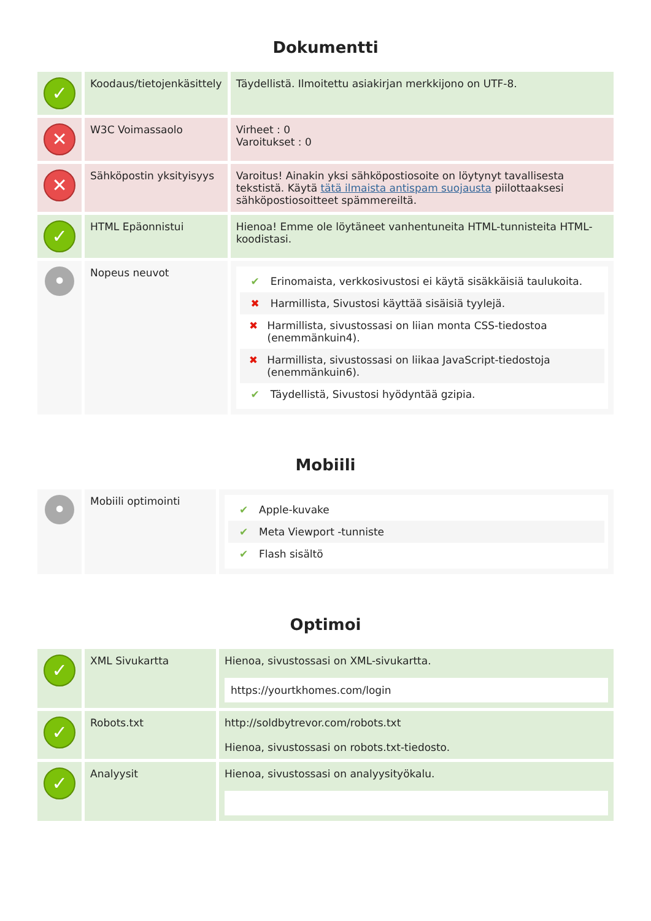Dokumentti
| ✓ | Koodaus/tietojenkäsittely | Täydellistä. Ilmoitettu asiakirjan merkkijono on UTF-8. |
| ✕ | W3C Voimassaolo | Virheet : 0 Varoitukset : 0 |
| ✕ | Sähköpostin yksityisyys | Varoitus! Ainakin yksi sähköpostiosoite on löytynyt tavallisesta tekstistä. Käytä tätä ilmaista antispam suojausta piilottaaksesi sähköpostiosoitteet spämmereiltä. |
| ✓ | HTML Epäonnistui | Hienoa! Emme ole löytäneet vanhentuneita HTML-tunnisteita HTML-koodistasi. |
| • | Nopeus neuvot | ✔ Erinomaista, verkkosivustosi ei käytä sisäkkäisiä taulukoita. ✖ Harmillista, Sivustosi käyttää sisäisiä tyylejä. ✖ Harmillista, sivustossasi on liian monta CSS-tiedostoa (enemmänkuin4). ✖ Harmillista, sivustossasi on liikaa JavaScript-tiedostoja (enemmänkuin6). ✔ Täydellistä, Sivustosi hyödyntää gzipia. |
Mobiili
| • | Mobiili optimointi | ✔ Apple-kuvake ✔ Meta Viewport -tunniste ✔ Flash sisältö |
Optimoi
| ✓ | XML Sivukartta | Hienoa, sivustossasi on XML-sivukartta. https://yourtkhomes.com/login |
| ✓ | Robots.txt | http://soldbytrevor.com/robots.txt Hienoa, sivustossasi on robots.txt-tiedosto. |
| ✓ | Analyysit | Hienoa, sivustossasi on analyysityökalu. |